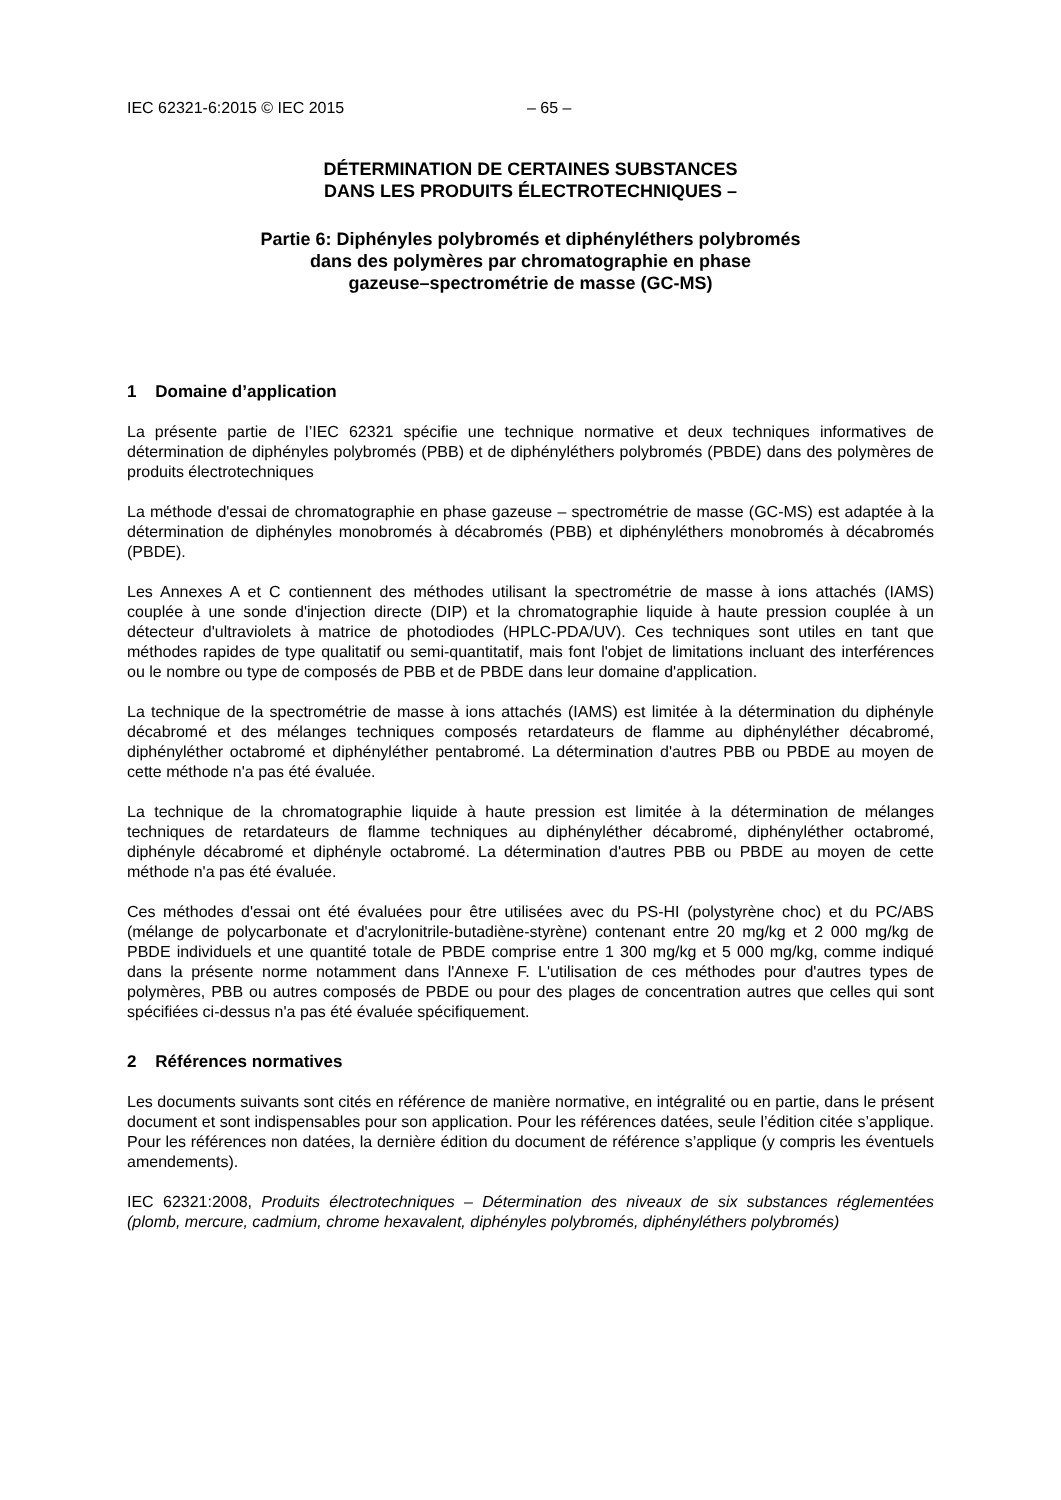IEC 62321-6:2015 © IEC 2015 – 65 –
DÉTERMINATION DE CERTAINES SUBSTANCES
DANS LES PRODUITS ÉLECTROTECHNIQUES –
Partie 6: Diphényles polybromés et diphényléthers polybromés
dans des polymères par chromatographie en phase
gazeuse–spectrométrie de masse (GC-MS)
1 Domaine d’application
La présente partie de l’IEC 62321 spécifie une technique normative et deux techniques informatives de détermination de diphényles polybromés (PBB) et de diphényléthers polybromés (PBDE) dans des polymères de produits électrotechniques
La méthode d'essai de chromatographie en phase gazeuse – spectrométrie de masse (GC-MS) est adaptée à la détermination de diphényles monobromés à décabromés (PBB) et diphényléthers monobromés à décabromés (PBDE).
Les Annexes A et C contiennent des méthodes utilisant la spectrométrie de masse à ions attachés (IAMS) couplée à une sonde d'injection directe (DIP) et la chromatographie liquide à haute pression couplée à un détecteur d'ultraviolets à matrice de photodiodes (HPLC-PDA/UV). Ces techniques sont utiles en tant que méthodes rapides de type qualitatif ou semi-quantitatif, mais font l'objet de limitations incluant des interférences ou le nombre ou type de composés de PBB et de PBDE dans leur domaine d'application.
La technique de la spectrométrie de masse à ions attachés (IAMS) est limitée à la détermination du diphényle décabromé et des mélanges techniques composés retardateurs de flamme au diphényléther décabromé, diphényléther octabromé et diphényléther pentabromé. La détermination d'autres PBB ou PBDE au moyen de cette méthode n'a pas été évaluée.
La technique de la chromatographie liquide à haute pression est limitée à la détermination de mélanges techniques de retardateurs de flamme techniques au diphényléther décabromé, diphényléther octabromé, diphényle décabromé et diphényle octabromé. La détermination d'autres PBB ou PBDE au moyen de cette méthode n'a pas été évaluée.
Ces méthodes d'essai ont été évaluées pour être utilisées avec du PS-HI (polystyrène choc) et du PC/ABS (mélange de polycarbonate et d'acrylonitrile-butadiène-styrène) contenant entre 20 mg/kg et 2 000 mg/kg de PBDE individuels et une quantité totale de PBDE comprise entre 1 300 mg/kg et 5 000 mg/kg, comme indiqué dans la présente norme notamment dans l'Annexe F. L'utilisation de ces méthodes pour d'autres types de polymères, PBB ou autres composés de PBDE ou pour des plages de concentration autres que celles qui sont spécifiées ci-dessus n'a pas été évaluée spécifiquement.
2 Références normatives
Les documents suivants sont cités en référence de manière normative, en intégralité ou en partie, dans le présent document et sont indispensables pour son application. Pour les références datées, seule l’édition citée s’applique. Pour les références non datées, la dernière édition du document de référence s’applique (y compris les éventuels amendements).
IEC 62321:2008, Produits électrotechniques – Détermination des niveaux de six substances réglementées (plomb, mercure, cadmium, chrome hexavalent, diphényles polybromés, diphényléthers polybromés)